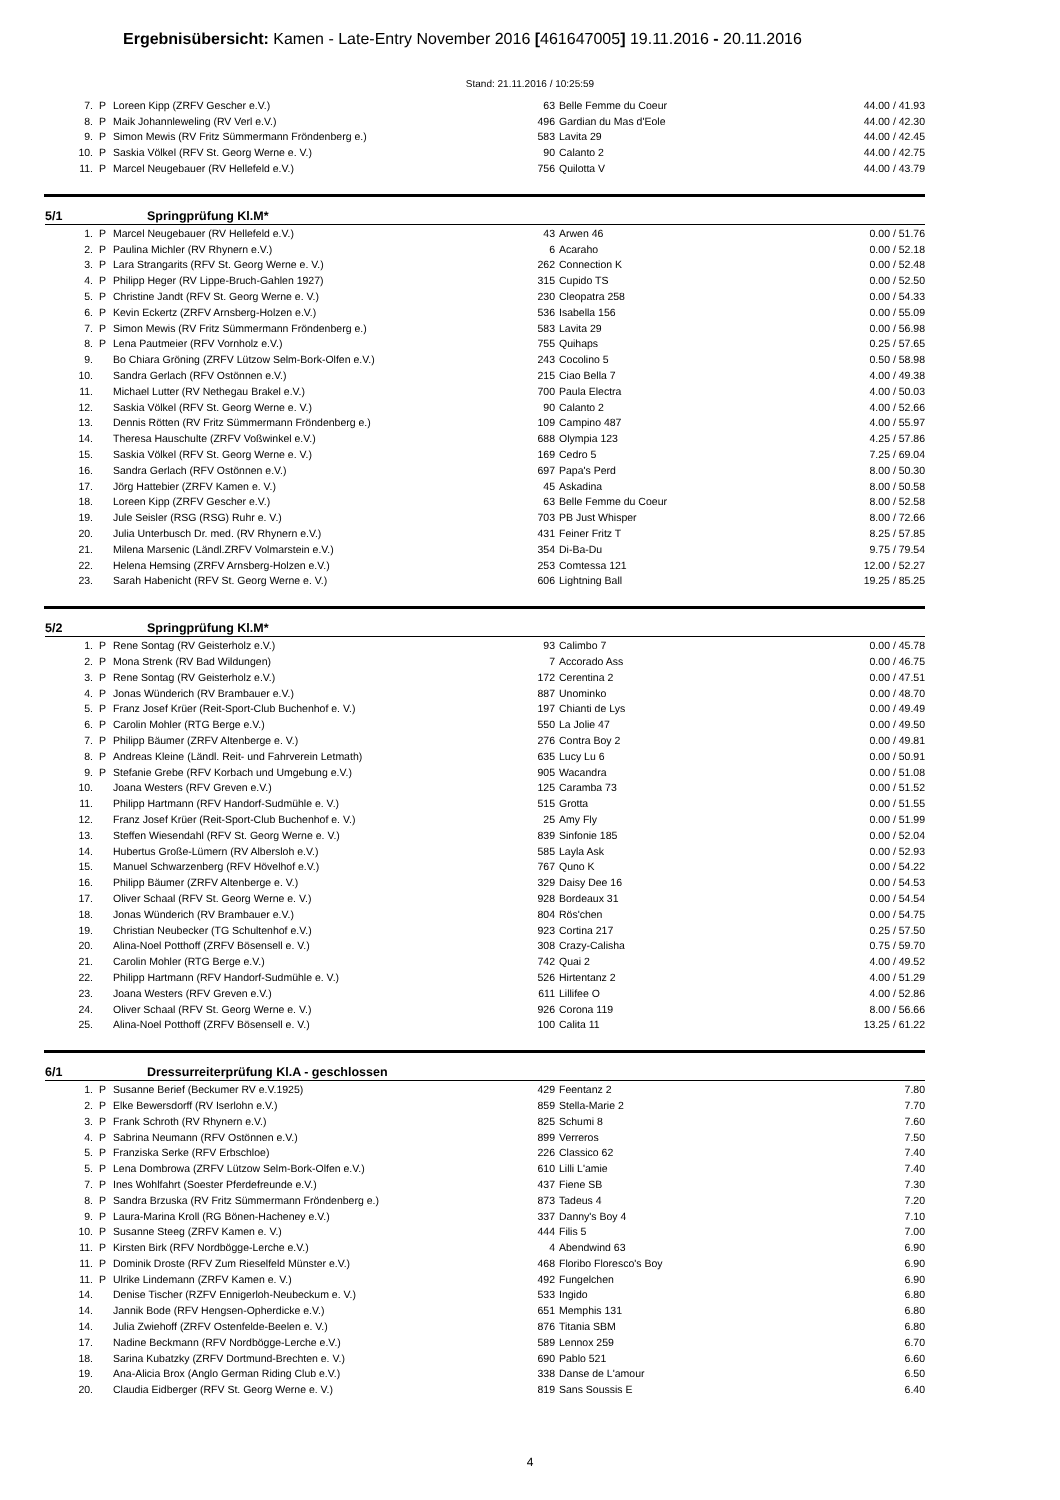Ergebnisübersicht: Kamen - Late-Entry November 2016 [461647005] 19.11.2016 - 20.11.2016
Stand: 21.11.2016 / 10:25:59
| 7. | P | Loreen Kipp (ZRFV Gescher e.V.) | 63 | Belle Femme du Coeur | 44.00 / 41.93 |
| 8. | P | Maik Johannleweling (RV Verl e.V.) | 496 | Gardian du Mas d'Eole | 44.00 / 42.30 |
| 9. | P | Simon Mewis (RV Fritz Sümmermann Fröndenberg e.) | 583 | Lavita 29 | 44.00 / 42.45 |
| 10. | P | Saskia Völkel (RFV St. Georg Werne e. V.) | 90 | Calanto 2 | 44.00 / 42.75 |
| 11. | P | Marcel Neugebauer (RV Hellefeld e.V.) | 756 | Quilotta V | 44.00 / 43.79 |
5/1 Springprüfung Kl.M*
| 1. | P | Marcel Neugebauer (RV Hellefeld e.V.) | 43 | Arwen 46 | 0.00 / 51.76 |
| 2. | P | Paulina Michler (RV Rhynern e.V.) | 6 | Acaraho | 0.00 / 52.18 |
| 3. | P | Lara Strangarits (RFV St. Georg Werne e. V.) | 262 | Connection K | 0.00 / 52.48 |
| 4. | P | Philipp Heger (RV Lippe-Bruch-Gahlen 1927) | 315 | Cupido TS | 0.00 / 52.50 |
| 5. | P | Christine Jandt (RFV St. Georg Werne e. V.) | 230 | Cleopatra 258 | 0.00 / 54.33 |
| 6. | P | Kevin Eckertz (ZRFV Arnsberg-Holzen e.V.) | 536 | Isabella 156 | 0.00 / 55.09 |
| 7. | P | Simon Mewis (RV Fritz Sümmermann Fröndenberg e.) | 583 | Lavita 29 | 0.00 / 56.98 |
| 8. | P | Lena Pautmeier (RFV Vornholz e.V.) | 755 | Quihaps | 0.25 / 57.65 |
| 9. | | Bo Chiara Gröning (ZRFV Lützow Selm-Bork-Olfen e.V.) | 243 | Cocolino 5 | 0.50 / 58.98 |
| 10. | | Sandra Gerlach (RFV Ostönnen e.V.) | 215 | Ciao Bella 7 | 4.00 / 49.38 |
| 11. | | Michael Lutter (RV Nethegau Brakel e.V.) | 700 | Paula Electra | 4.00 / 50.03 |
| 12. | | Saskia Völkel (RFV St. Georg Werne e. V.) | 90 | Calanto 2 | 4.00 / 52.66 |
| 13. | | Dennis Rötten (RV Fritz Sümmermann Fröndenberg e.) | 109 | Campino 487 | 4.00 / 55.97 |
| 14. | | Theresa Hauschulte (ZRFV Voßwinkel e.V.) | 688 | Olympia 123 | 4.25 / 57.86 |
| 15. | | Saskia Völkel (RFV St. Georg Werne e. V.) | 169 | Cedro 5 | 7.25 / 69.04 |
| 16. | | Sandra Gerlach (RFV Ostönnen e.V.) | 697 | Papa's Perd | 8.00 / 50.30 |
| 17. | | Jörg Hattebier (ZRFV Kamen e. V.) | 45 | Askadina | 8.00 / 50.58 |
| 18. | | Loreen Kipp (ZRFV Gescher e.V.) | 63 | Belle Femme du Coeur | 8.00 / 52.58 |
| 19. | | Jule Seisler (RSG (RSG) Ruhr e. V.) | 703 | PB Just Whisper | 8.00 / 72.66 |
| 20. | | Julia Unterbusch Dr. med. (RV Rhynern e.V.) | 431 | Feiner Fritz T | 8.25 / 57.85 |
| 21. | | Milena Marsenic (Ländl.ZRFV Volmarstein e.V.) | 354 | Di-Ba-Du | 9.75 / 79.54 |
| 22. | | Helena Hemsing (ZRFV Arnsberg-Holzen e.V.) | 253 | Comtessa 121 | 12.00 / 52.27 |
| 23. | | Sarah Habenicht (RFV St. Georg Werne e. V.) | 606 | Lightning Ball | 19.25 / 85.25 |
5/2 Springprüfung Kl.M*
| 1. | P | Rene Sontag (RV Geisterholz e.V.) | 93 | Calimbo 7 | 0.00 / 45.78 |
| 2. | P | Mona Strenk (RV Bad Wildungen) | 7 | Accorado Ass | 0.00 / 46.75 |
| 3. | P | Rene Sontag (RV Geisterholz e.V.) | 172 | Cerentina 2 | 0.00 / 47.51 |
| 4. | P | Jonas Wünderich (RV Brambauer e.V.) | 887 | Unominko | 0.00 / 48.70 |
| 5. | P | Franz Josef Krüer (Reit-Sport-Club Buchenhof e. V.) | 197 | Chianti de Lys | 0.00 / 49.49 |
| 6. | P | Carolin Mohler (RTG Berge e.V.) | 550 | La Jolie 47 | 0.00 / 49.50 |
| 7. | P | Philipp Bäumer (ZRFV Altenberge e. V.) | 276 | Contra Boy 2 | 0.00 / 49.81 |
| 8. | P | Andreas Kleine (Ländl. Reit- und Fahrverein Letmath) | 635 | Lucy Lu 6 | 0.00 / 50.91 |
| 9. | P | Stefanie Grebe (RFV Korbach und Umgebung e.V.) | 905 | Wacandra | 0.00 / 51.08 |
| 10. | | Joana Westers (RFV Greven e.V.) | 125 | Caramba 73 | 0.00 / 51.52 |
| 11. | | Philipp Hartmann (RFV Handorf-Sudmühle e. V.) | 515 | Grotta | 0.00 / 51.55 |
| 12. | | Franz Josef Krüer (Reit-Sport-Club Buchenhof e. V.) | 25 | Amy Fly | 0.00 / 51.99 |
| 13. | | Steffen Wiesendahl (RFV St. Georg Werne e. V.) | 839 | Sinfonie 185 | 0.00 / 52.04 |
| 14. | | Hubertus Große-Lümern (RV Albersloh e.V.) | 585 | Layla Ask | 0.00 / 52.93 |
| 15. | | Manuel Schwarzenberg (RFV Hövelhof e.V.) | 767 | Quno K | 0.00 / 54.22 |
| 16. | | Philipp Bäumer (ZRFV Altenberge e. V.) | 329 | Daisy Dee 16 | 0.00 / 54.53 |
| 17. | | Oliver Schaal (RFV St. Georg Werne e. V.) | 928 | Bordeaux 31 | 0.00 / 54.54 |
| 18. | | Jonas Wünderich (RV Brambauer e.V.) | 804 | Rös'chen | 0.00 / 54.75 |
| 19. | | Christian Neubecker (TG Schultenhof e.V.) | 923 | Cortina 217 | 0.25 / 57.50 |
| 20. | | Alina-Noel Potthoff (ZRFV Bösensell e. V.) | 308 | Crazy-Calisha | 0.75 / 59.70 |
| 21. | | Carolin Mohler (RTG Berge e.V.) | 742 | Quai 2 | 4.00 / 49.52 |
| 22. | | Philipp Hartmann (RFV Handorf-Sudmühle e. V.) | 526 | Hirtentanz 2 | 4.00 / 51.29 |
| 23. | | Joana Westers (RFV Greven e.V.) | 611 | Lillifee O | 4.00 / 52.86 |
| 24. | | Oliver Schaal (RFV St. Georg Werne e. V.) | 926 | Corona 119 | 8.00 / 56.66 |
| 25. | | Alina-Noel Potthoff (ZRFV Bösensell e. V.) | 100 | Calita 11 | 13.25 / 61.22 |
6/1 Dressurreiterprüfung Kl.A - geschlossen
| 1. | P | Susanne Berief (Beckumer RV e.V.1925) | 429 | Feentanz 2 | 7.80 |
| 2. | P | Elke Bewersdorff (RV Iserlohn e.V.) | 859 | Stella-Marie 2 | 7.70 |
| 3. | P | Frank Schroth (RV Rhynern e.V.) | 825 | Schumi 8 | 7.60 |
| 4. | P | Sabrina Neumann (RFV Ostönnen e.V.) | 899 | Verreros | 7.50 |
| 5. | P | Franziska Serke (RFV Erbschloe) | 226 | Classico 62 | 7.40 |
| 5. | P | Lena Dombrowa (ZRFV Lützow Selm-Bork-Olfen e.V.) | 610 | Lilli L'amie | 7.40 |
| 7. | P | Ines Wohlfahrt (Soester Pferdefreunde e.V.) | 437 | Fiene SB | 7.30 |
| 8. | P | Sandra Brzuska (RV Fritz Sümmermann Fröndenberg e.) | 873 | Tadeus 4 | 7.20 |
| 9. | P | Laura-Marina Kroll (RG Bönen-Hacheney e.V.) | 337 | Danny's Boy 4 | 7.10 |
| 10. | P | Susanne Steeg (ZRFV Kamen e. V.) | 444 | Filis 5 | 7.00 |
| 11. | P | Kirsten Birk (RFV Nordbögge-Lerche e.V.) | 4 | Abendwind 63 | 6.90 |
| 11. | P | Dominik Droste (RFV Zum Rieselfeld Münster e.V.) | 468 | Floribo Floresco's Boy | 6.90 |
| 11. | P | Ulrike Lindemann (ZRFV Kamen e. V.) | 492 | Fungelchen | 6.90 |
| 14. | | Denise Tischer (RZFV Ennigerloh-Neubeckum e. V.) | 533 | Ingido | 6.80 |
| 14. | | Jannik Bode (RFV Hengsen-Opherdicke e.V.) | 651 | Memphis 131 | 6.80 |
| 14. | | Julia Zwiehoff (ZRFV Ostenfelde-Beelen e. V.) | 876 | Titania SBM | 6.80 |
| 17. | | Nadine Beckmann (RFV Nordbögge-Lerche e.V.) | 589 | Lennox 259 | 6.70 |
| 18. | | Sarina Kubatzky (ZRFV Dortmund-Brechten e. V.) | 690 | Pablo 521 | 6.60 |
| 19. | | Ana-Alicia Brox (Anglo German Riding Club e.V.) | 338 | Danse de L'amour | 6.50 |
| 20. | | Claudia Eidberger (RFV St. Georg Werne e. V.) | 819 | Sans Soussis E | 6.40 |
4